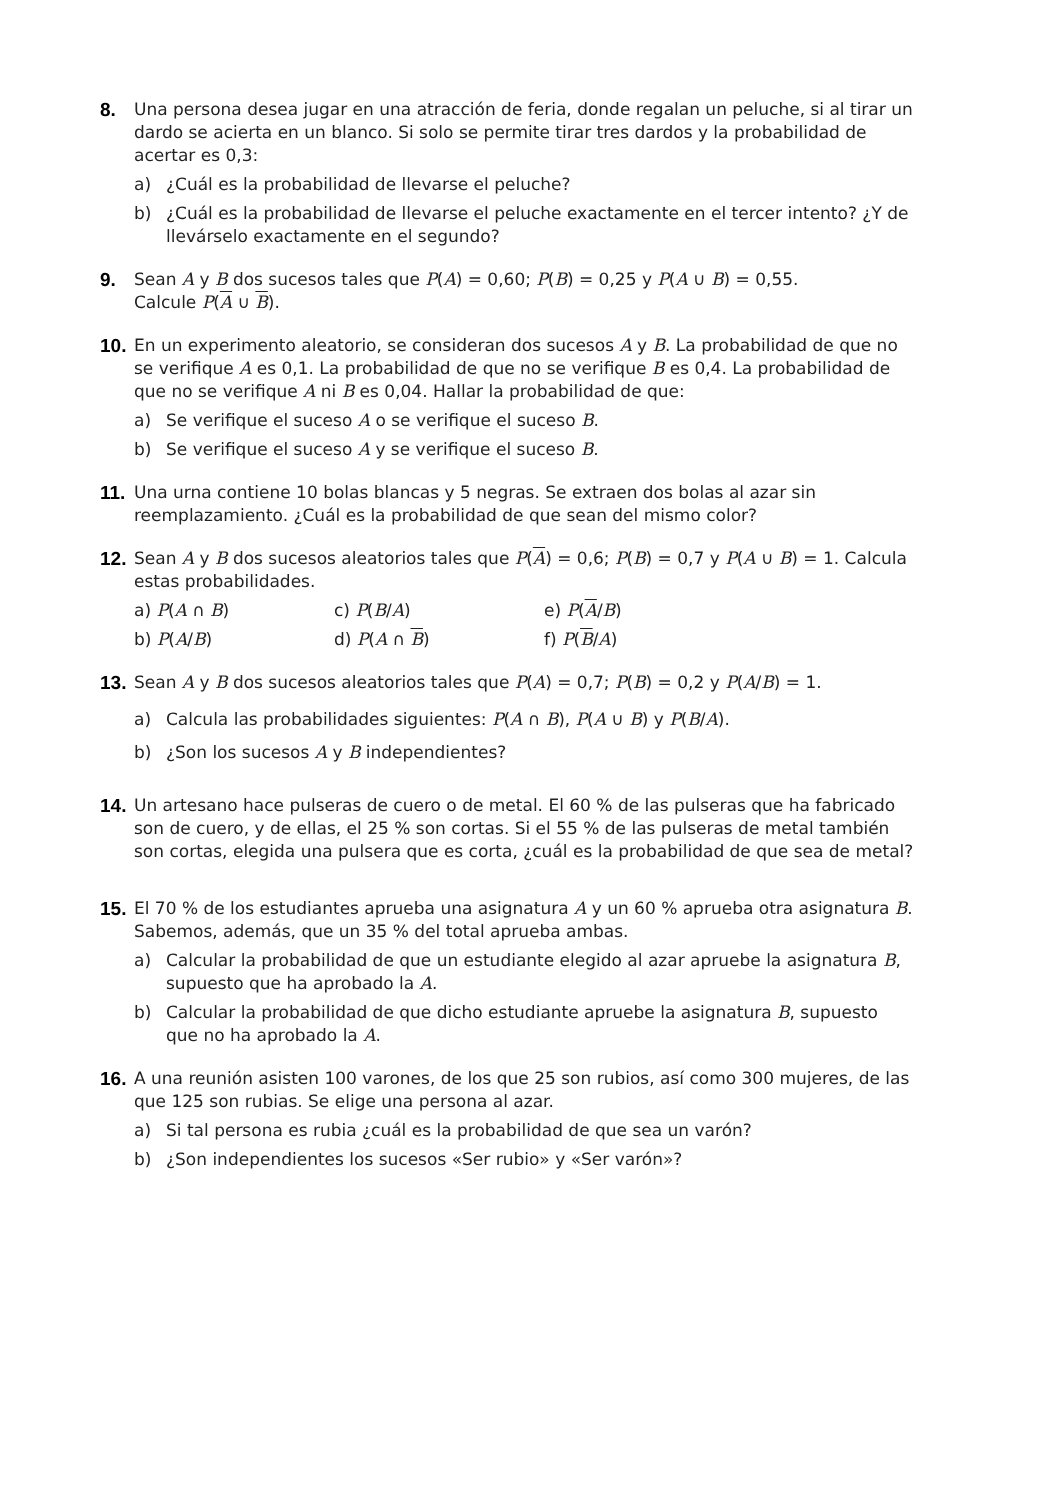8. Una persona desea jugar en una atracción de feria, donde regalan un peluche, si al tirar un dardo se acierta en un blanco. Si solo se permite tirar tres dardos y la probabilidad de acertar es 0,3:
a) ¿Cuál es la probabilidad de llevarse el peluche?
b) ¿Cuál es la probabilidad de llevarse el peluche exactamente en el tercer intento? ¿Y de llevárselo exactamente en el segundo?
9. Sean A y B dos sucesos tales que P(A) = 0,60; P(B) = 0,25 y P(A ∪ B) = 0,55.
Calcule P(A ∪ B).
10.
En un experimento aleatorio, se consideran dos sucesos A y B. La probabilidad de que no se verifique A es 0,1. La probabilidad de que no se verifique B es 0,4. La probabilidad de que no se verifique A ni B es 0,04. Hallar la probabilidad de que:
a) Se verifique el suceso A o se verifique el suceso B.
b) Se verifique el suceso A y se verifique el suceso B.
11.
Una urna contiene 10 bolas blancas y 5 negras. Se extraen dos bolas al azar sin reemplazamiento. ¿Cuál es la probabilidad de que sean del mismo color?
12.
Sean A y B dos sucesos aleatorios tales que P(A) = 0,6; P(B) = 0,7 y P(A ∪ B) = 1. Calcula estas probabilidades.
a) P(A ∩ B) c) P(B/A) e) P(A/B) b) P(A/B) d) P(A ∩ B) f) P(B/A)
13.
Sean A y B dos sucesos aleatorios tales que P(A) = 0,7; P(B) = 0,2 y P(A/B) = 1.
a) Calcula las probabilidades siguientes: P(A ∩ B), P(A ∪ B) y P(B/A).
b) ¿Son los sucesos A y B independientes?
14.
Un artesano hace pulseras de cuero o de metal. El 60 % de las pulseras que ha fabricado son de cuero, y de ellas, el 25 % son cortas. Si el 55 % de las pulseras de metal también son cortas, elegida una pulsera que es corta, ¿cuál es la probabilidad de que sea de metal?
15.
El 70 % de los estudiantes aprueba una asignatura A y un 60 % aprueba otra asignatura B. Sabemos, además, que un 35 % del total aprueba ambas.
a) Calcular la probabilidad de que un estudiante elegido al azar apruebe la asignatura B, supuesto que ha aprobado la A.
b) Calcular la probabilidad de que dicho estudiante apruebe la asignatura B, supuesto que no ha aprobado la A.
16.
A una reunión asisten 100 varones, de los que 25 son rubios, así como 300 mujeres, de las que 125 son rubias. Se elige una persona al azar.
a) Si tal persona es rubia ¿cuál es la probabilidad de que sea un varón?
b) ¿Son independientes los sucesos «Ser rubio» y «Ser varón»?